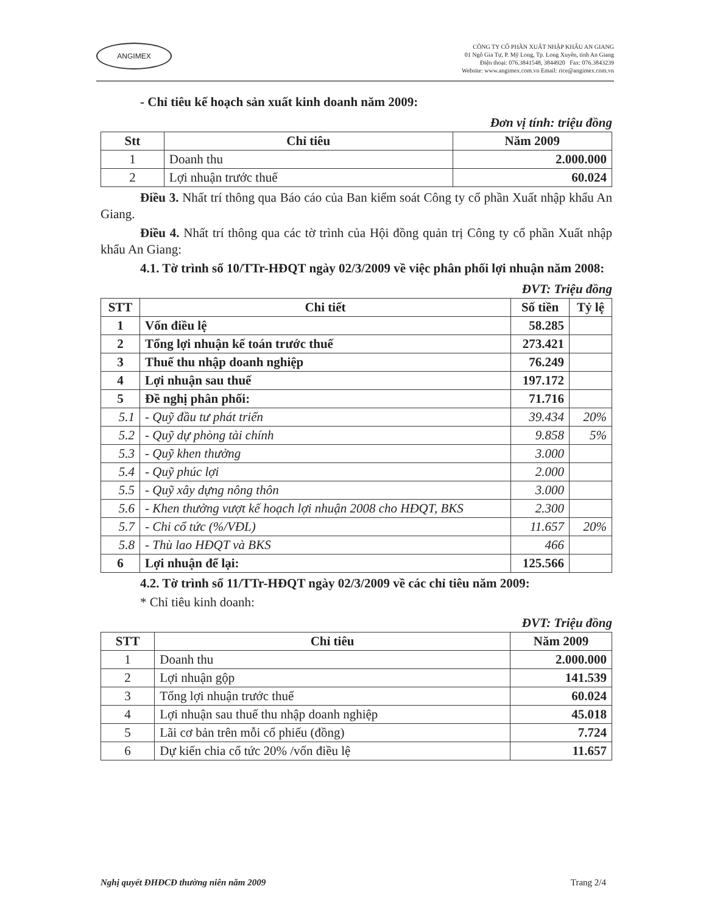ANGIMEX
CÔNG TY CỔ PHẦN XUẤT NHẬP KHẨU AN GIANG
01 Ngô Gia Tự, P. Mỹ Long, Tp. Long Xuyên, tỉnh An Giang
Điện thoại: 076.3841548, 3844920 Fax: 076.3843239
Website: www.angimex.com.vn Email: rice@angimex.com.vn
- Chỉ tiêu kế hoạch sản xuất kinh doanh năm 2009:
Đơn vị tính: triệu đồng
| Stt | Chỉ tiêu | Năm 2009 |
| --- | --- | --- |
| 1 | Doanh thu | 2.000.000 |
| 2 | Lợi nhuận trước thuế | 60.024 |
Điều 3. Nhất trí thông qua Báo cáo của Ban kiểm soát Công ty cổ phần Xuất nhập khẩu An Giang.
Điều 4. Nhất trí thông qua các tờ trình của Hội đồng quản trị Công ty cổ phần Xuất nhập khẩu An Giang:
4.1. Tờ trình số 10/TTr-HĐQT ngày 02/3/2009 về việc phân phối lợi nhuận năm 2008:
ĐVT: Triệu đồng
| STT | Chi tiết | Số tiền | Tỷ lệ |
| --- | --- | --- | --- |
| 1 | Vốn điều lệ | 58.285 | |
| 2 | Tổng lợi nhuận kế toán trước thuế | 273.421 | |
| 3 | Thuế thu nhập doanh nghiệp | 76.249 | |
| 4 | Lợi nhuận sau thuế | 197.172 | |
| 5 | Đề nghị phân phối: | 71.716 | |
| 5.1 | - Quỹ đầu tư phát triển | 39.434 | 20% |
| 5.2 | - Quỹ dự phòng tài chính | 9.858 | 5% |
| 5.3 | - Quỹ khen thưởng | 3.000 | |
| 5.4 | - Quỹ phúc lợi | 2.000 | |
| 5.5 | - Quỹ xây dựng nông thôn | 3.000 | |
| 5.6 | - Khen thưởng vượt kế hoạch lợi nhuận 2008 cho HĐQT, BKS | 2.300 | |
| 5.7 | - Chi cổ tức (%/VĐL) | 11.657 | 20% |
| 5.8 | - Thù lao HĐQT và BKS | 466 | |
| 6 | Lợi nhuận để lại: | 125.566 | |
4.2. Tờ trình số 11/TTr-HĐQT ngày 02/3/2009 về các chỉ tiêu năm 2009:
* Chỉ tiêu kinh doanh:
ĐVT: Triệu đồng
| STT | Chỉ tiêu | Năm 2009 |
| --- | --- | --- |
| 1 | Doanh thu | 2.000.000 |
| 2 | Lợi nhuận gộp | 141.539 |
| 3 | Tổng lợi nhuận trước thuế | 60.024 |
| 4 | Lợi nhuận sau thuế thu nhập doanh nghiệp | 45.018 |
| 5 | Lãi cơ bản trên mỗi cổ phiếu (đồng) | 7.724 |
| 6 | Dự kiến chia cổ tức 20% /vốn điều lệ | 11.657 |
Nghị quyết ĐHĐCĐ thường niên năm 2009 Trang 2/4